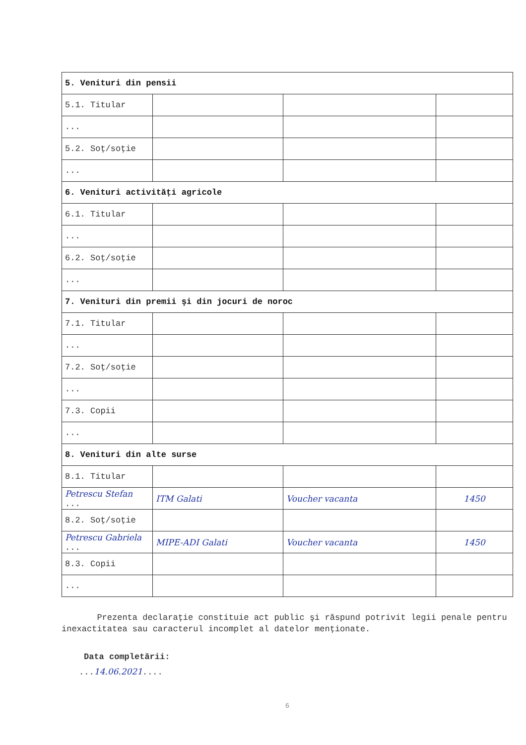| 5. Venituri din pensii | | | |
| 5.1. Titular | | | |
| ... | | | |
| 5.2. Soţ/soţie | | | |
| ... | | | |
| 6. Venituri activităţi agricole | | | |
| 6.1. Titular | | | |
| ... | | | |
| 6.2. Soţ/soţie | | | |
| ... | | | |
| 7. Venituri din premii şi din jocuri de noroc | | | |
| 7.1. Titular | | | |
| ... | | | |
| 7.2. Soţ/soţie | | | |
| ... | | | |
| 7.3. Copii | | | |
| ... | | | |
| 8. Venituri din alte surse | | | |
| 8.1. Titular | | | |
| Petrescu Stefan ... | ITM Galati | Voucher vacanta | 1450 |
| 8.2. Soţ/soţie | | | |
| Petrescu Gabriela ... | MIPE-ADI Galati | Voucher vacanta | 1450 |
| 8.3. Copii | | | |
| ... | | | |
Prezenta declaraţie constituie act public şi răspund potrivit legii penale pentru inexactitatea sau caracterul incomplet al datelor menţionate.
Data completării:
...14.06.2021....
6